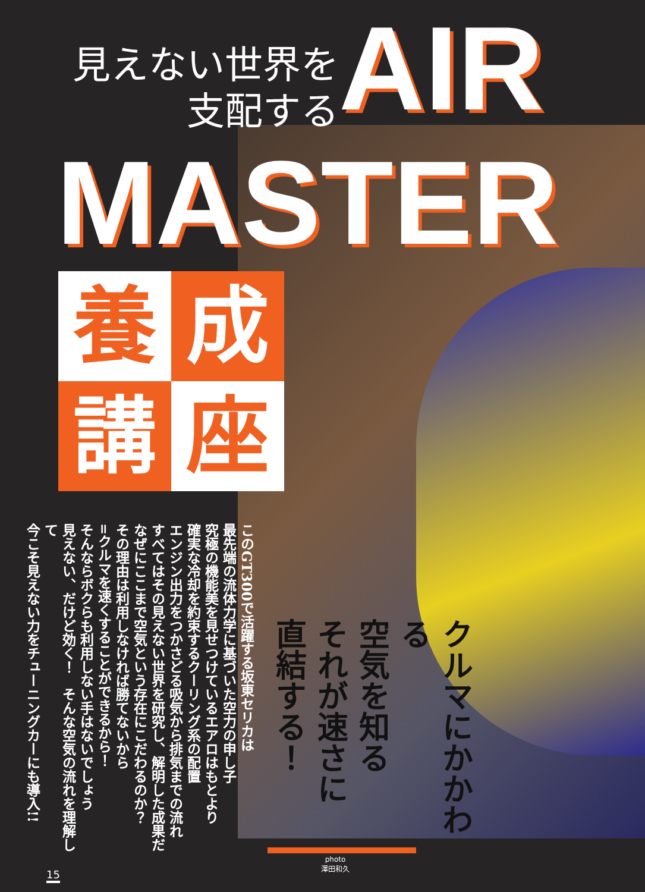見えない世界を
支配する
AIR
MASTER
養
成
講
座
このGT300で活躍する坂東セリカは
最先端の流体力学に基づいた空力の申し子
究極の機能美を見せつけているエアロはもとより
確実な冷却を約束するクーリング系の配置
エンジン出力をつかさどる吸気から排気までの流れ
すべてはその見えない世界を研究し、解明した成果だ
なぜにここまで空気という存在にこだわるのか？
その理由は利用しなければ勝てないから
=クルマを速くすることができるから！
そんならボクらも利用しない手はないでしょう
見えない、だけど効く！　そんな空気の流れを理解して
今こそ見えない力をチューニングカーにも導入!!
クルマにかかわる
空気を知る
それが速さに
直結する！
photo
澤田和久
15